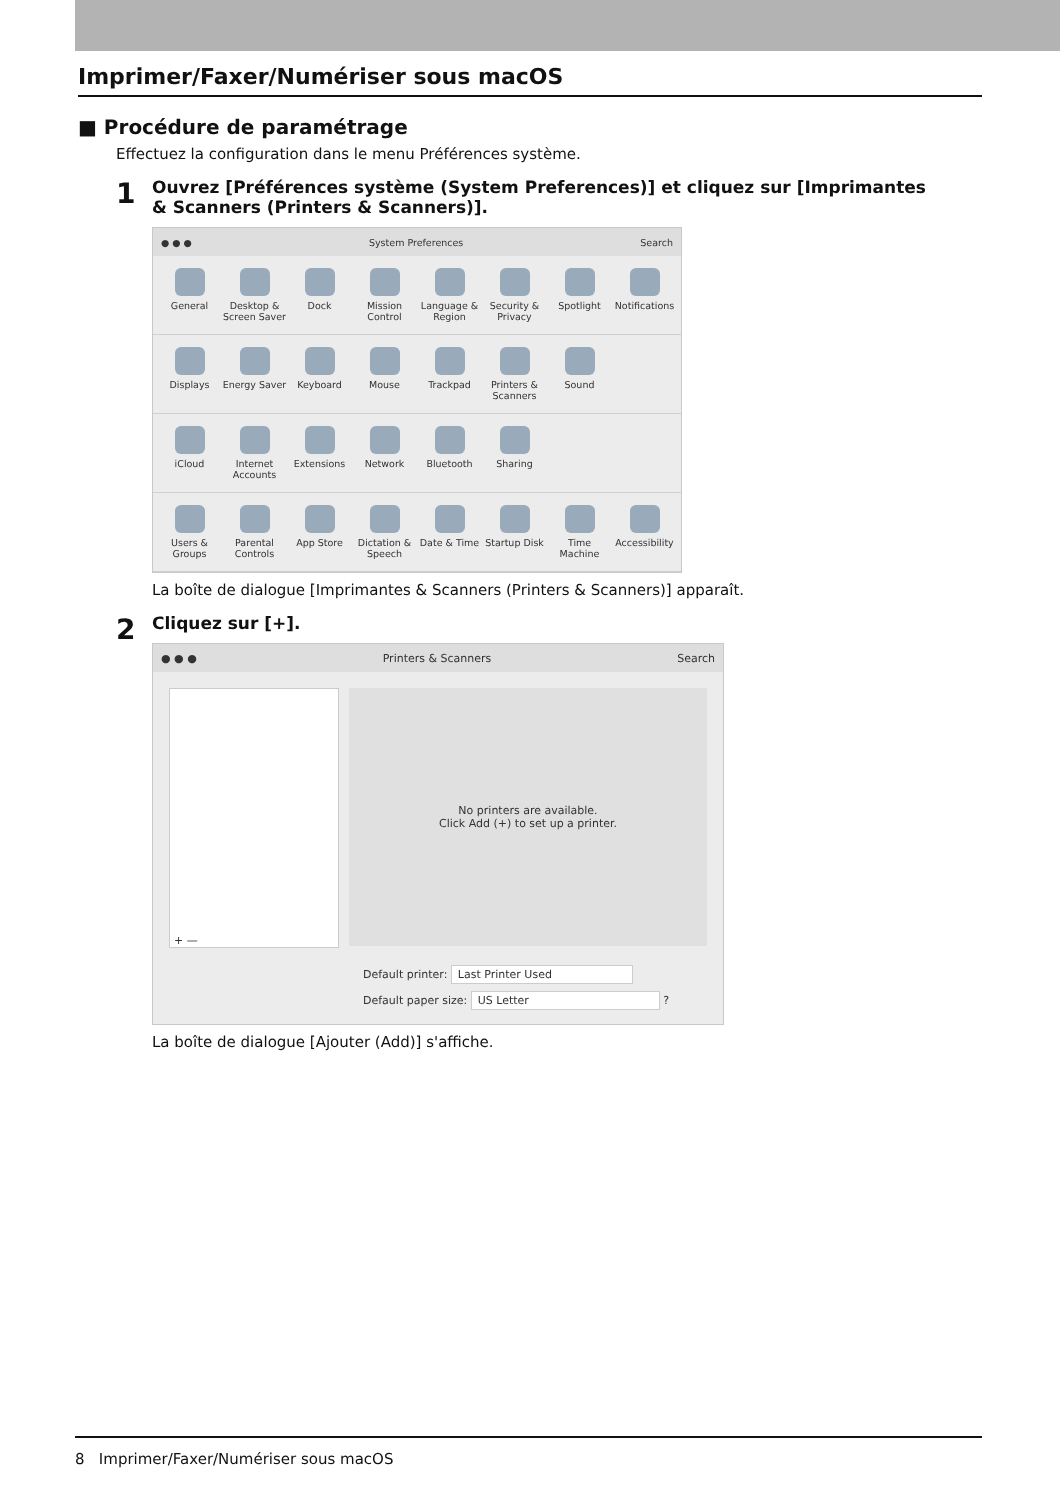Imprimer/Faxer/Numériser sous macOS
■ Procédure de paramétrage
Effectuez la configuration dans le menu Préférences système.
1
Ouvrez [Préférences système (System Preferences)] et cliquez sur [Imprimantes & Scanners (Printers & Scanners)].
● ● ● System Preferences Search
General
Desktop & Screen Saver
Dock
Mission Control
Language & Region
Security & Privacy
Spotlight
Notifications
Displays
Energy Saver
Keyboard
Mouse
Trackpad
Printers & Scanners
Sound
iCloud
Internet Accounts
Extensions
Network
Bluetooth
Sharing
Users & Groups
Parental Controls
App Store
Dictation & Speech
Date & Time
Startup Disk
Time Machine
Accessibility
La boîte de dialogue [Imprimantes & Scanners (Printers & Scanners)] apparaît.
2
Cliquez sur [+].
● ● ● Printers & Scanners Search
+ —
No printers are available.
Click Add (+) to set up a printer.
Default printer: Last Printer Used
Default paper size: US Letter ?
La boîte de dialogue [Ajouter (Add)] s'affiche.
8 Imprimer/Faxer/Numériser sous macOS